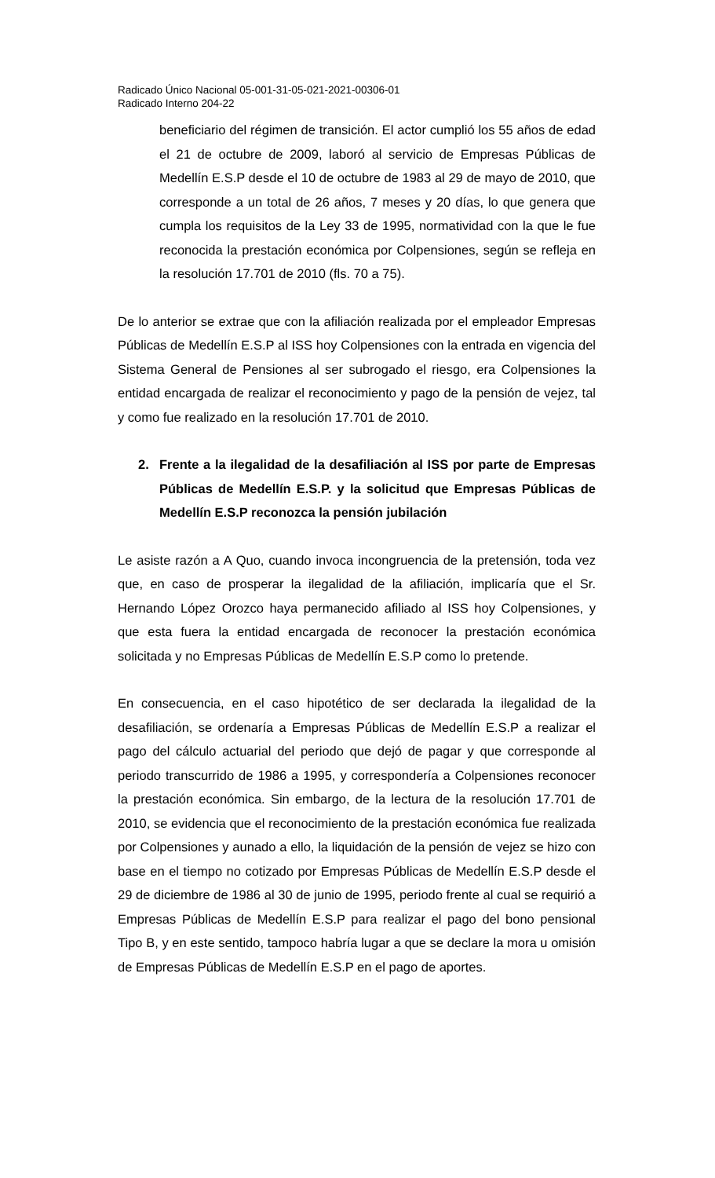Radicado Único Nacional 05-001-31-05-021-2021-00306-01
Radicado Interno 204-22
beneficiario del régimen de transición. El actor cumplió los 55 años de edad el 21 de octubre de 2009, laboró al servicio de Empresas Públicas de Medellín E.S.P desde el 10 de octubre de 1983 al 29 de mayo de 2010, que corresponde a un total de 26 años, 7 meses y 20 días, lo que genera que cumpla los requisitos de la Ley 33 de 1995, normatividad con la que le fue reconocida la prestación económica por Colpensiones, según se refleja en la resolución 17.701 de 2010 (fls. 70 a 75).
De lo anterior se extrae que con la afiliación realizada por el empleador Empresas Públicas de Medellín E.S.P al ISS hoy Colpensiones con la entrada en vigencia del Sistema General de Pensiones al ser subrogado el riesgo, era Colpensiones la entidad encargada de realizar el reconocimiento y pago de la pensión de vejez, tal y como fue realizado en la resolución 17.701 de 2010.
2. Frente a la ilegalidad de la desafiliación al ISS por parte de Empresas Públicas de Medellín E.S.P. y la solicitud que Empresas Públicas de Medellín E.S.P reconozca la pensión jubilación
Le asiste razón a A Quo, cuando invoca incongruencia de la pretensión, toda vez que, en caso de prosperar la ilegalidad de la afiliación, implicaría que el Sr. Hernando López Orozco haya permanecido afiliado al ISS hoy Colpensiones, y que esta fuera la entidad encargada de reconocer la prestación económica solicitada y no Empresas Públicas de Medellín E.S.P como lo pretende.
En consecuencia, en el caso hipotético de ser declarada la ilegalidad de la desafiliación, se ordenaría a Empresas Públicas de Medellín E.S.P a realizar el pago del cálculo actuarial del periodo que dejó de pagar y que corresponde al periodo transcurrido de 1986 a 1995, y correspondería a Colpensiones reconocer la prestación económica. Sin embargo, de la lectura de la resolución 17.701 de 2010, se evidencia que el reconocimiento de la prestación económica fue realizada por Colpensiones y aunado a ello, la liquidación de la pensión de vejez se hizo con base en el tiempo no cotizado por Empresas Públicas de Medellín E.S.P desde el 29 de diciembre de 1986 al 30 de junio de 1995, periodo frente al cual se requirió a Empresas Públicas de Medellín E.S.P para realizar el pago del bono pensional Tipo B, y en este sentido, tampoco habría lugar a que se declare la mora u omisión de Empresas Públicas de Medellín E.S.P en el pago de aportes.